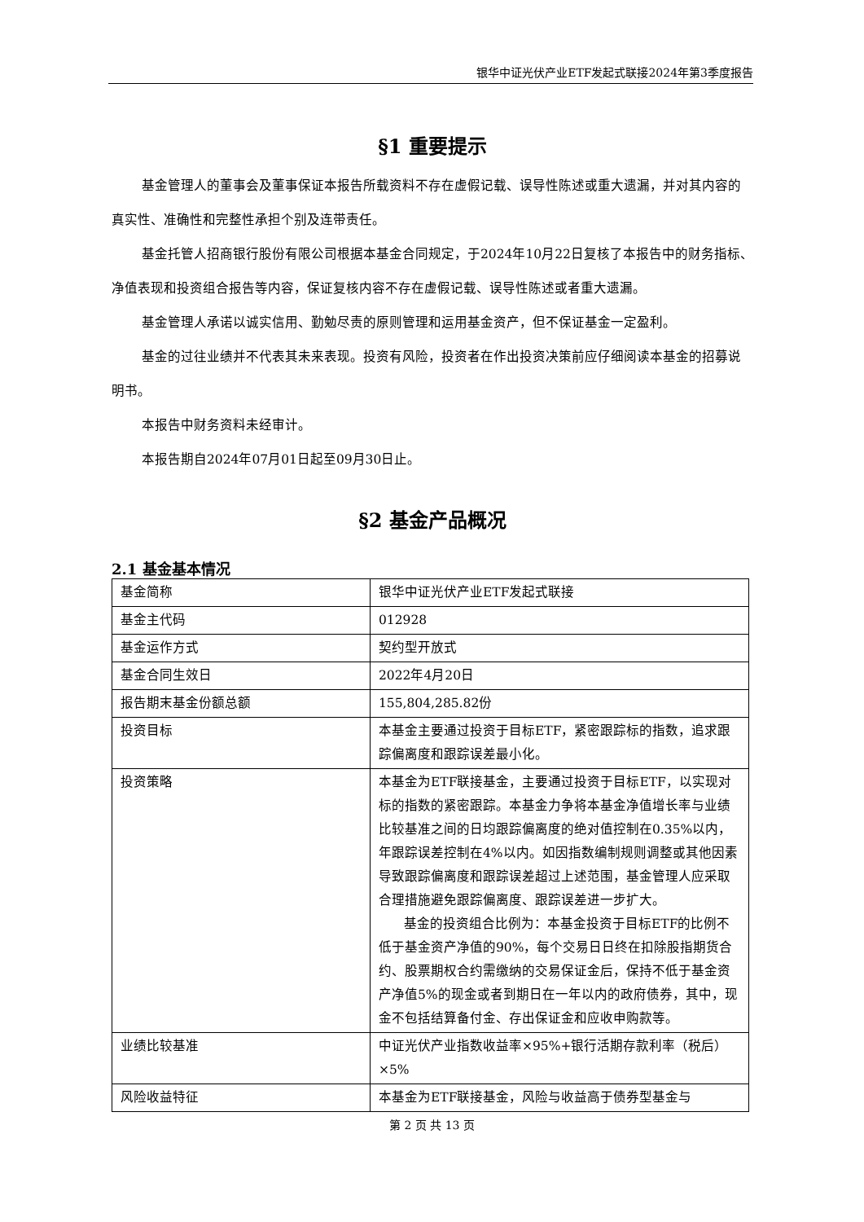银华中证光伏产业ETF发起式联接2024年第3季度报告
§1 重要提示
基金管理人的董事会及董事保证本报告所载资料不存在虚假记载、误导性陈述或重大遗漏，并对其内容的真实性、准确性和完整性承担个别及连带责任。
基金托管人招商银行股份有限公司根据本基金合同规定，于2024年10月22日复核了本报告中的财务指标、净值表现和投资组合报告等内容，保证复核内容不存在虚假记载、误导性陈述或者重大遗漏。
基金管理人承诺以诚实信用、勤勉尽责的原则管理和运用基金资产，但不保证基金一定盈利。
基金的过往业绩并不代表其未来表现。投资有风险，投资者在作出投资决策前应仔细阅读本基金的招募说明书。
本报告中财务资料未经审计。
本报告期自2024年07月01日起至09月30日止。
§2 基金产品概况
2.1 基金基本情况
| 基金简称 | 银华中证光伏产业ETF发起式联接 |
| 基金主代码 | 012928 |
| 基金运作方式 | 契约型开放式 |
| 基金合同生效日 | 2022年4月20日 |
| 报告期末基金份额总额 | 155,804,285.82份 |
| 投资目标 | 本基金主要通过投资于目标ETF，紧密跟踪标的指数，追求跟踪偏离度和跟踪误差最小化。 |
| 投资策略 | 本基金为ETF联接基金，主要通过投资于目标ETF，以实现对标的指数的紧密跟踪。本基金力争将本基金净值增长率与业绩比较基准之间的日均跟踪偏离度的绝对值控制在0.35%以内，年跟踪误差控制在4%以内。如因指数编制规则调整或其他因素导致跟踪偏离度和跟踪误差超过上述范围，基金管理人应采取合理措施避免跟踪偏离度、跟踪误差进一步扩大。 基金的投资组合比例为：本基金投资于目标ETF的比例不低于基金资产净值的90%，每个交易日日终在扣除股指期货合约、股票期权合约需缴纳的交易保证金后，保持不低于基金资产净值5%的现金或者到期日在一年以内的政府债券，其中，现金不包括结算备付金、存出保证金和应收申购款等。 |
| 业绩比较基准 | 中证光伏产业指数收益率×95%+银行活期存款利率（税后）×5% |
| 风险收益特征 | 本基金为ETF联接基金，风险与收益高于债券型基金与 |
第 2 页 共 13 页